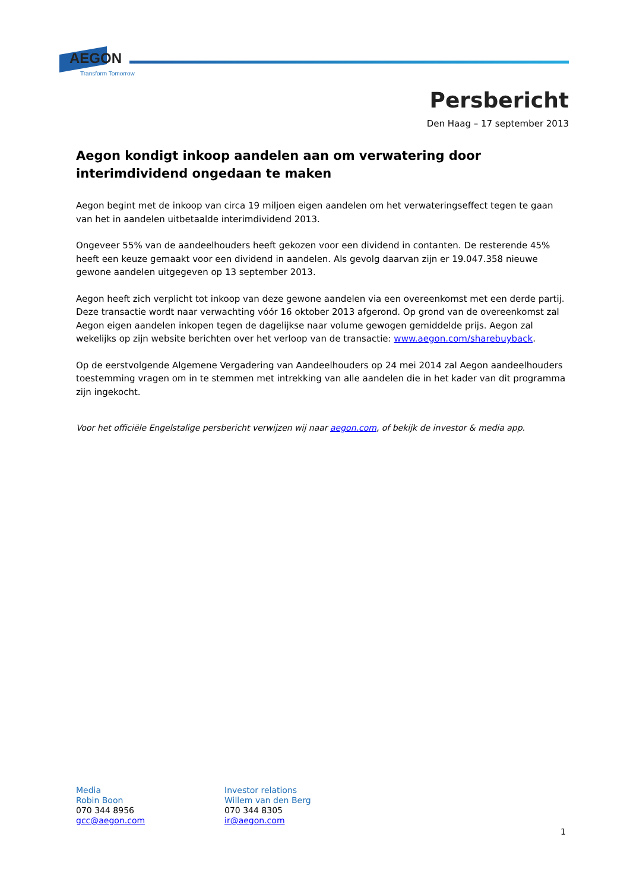AEGON
Transform Tomorrow
Persbericht
Den Haag – 17 september 2013
Aegon kondigt inkoop aandelen aan om verwatering door interimdividend ongedaan te maken
Aegon begint met de inkoop van circa 19 miljoen eigen aandelen om het verwateringseffect tegen te gaan van het in aandelen uitbetaalde interimdividend 2013.
Ongeveer 55% van de aandeelhouders heeft gekozen voor een dividend in contanten. De resterende 45% heeft een keuze gemaakt voor een dividend in aandelen. Als gevolg daarvan zijn er 19.047.358 nieuwe gewone aandelen uitgegeven op 13 september 2013.
Aegon heeft zich verplicht tot inkoop van deze gewone aandelen via een overeenkomst met een derde partij. Deze transactie wordt naar verwachting vóór 16 oktober 2013 afgerond. Op grond van de overeenkomst zal Aegon eigen aandelen inkopen tegen de dagelijkse naar volume gewogen gemiddelde prijs. Aegon zal wekelijks op zijn website berichten over het verloop van de transactie: www.aegon.com/sharebuyback.
Op de eerstvolgende Algemene Vergadering van Aandeelhouders op 24 mei 2014 zal Aegon aandeelhouders toestemming vragen om in te stemmen met intrekking van alle aandelen die in het kader van dit programma zijn ingekocht.
Voor het officiële Engelstalige persbericht verwijzen wij naar aegon.com, of bekijk de investor & media app.
Media
Robin Boon
070 344 8956
gcc@aegon.com
Investor relations
Willem van den Berg
070 344 8305
ir@aegon.com
1